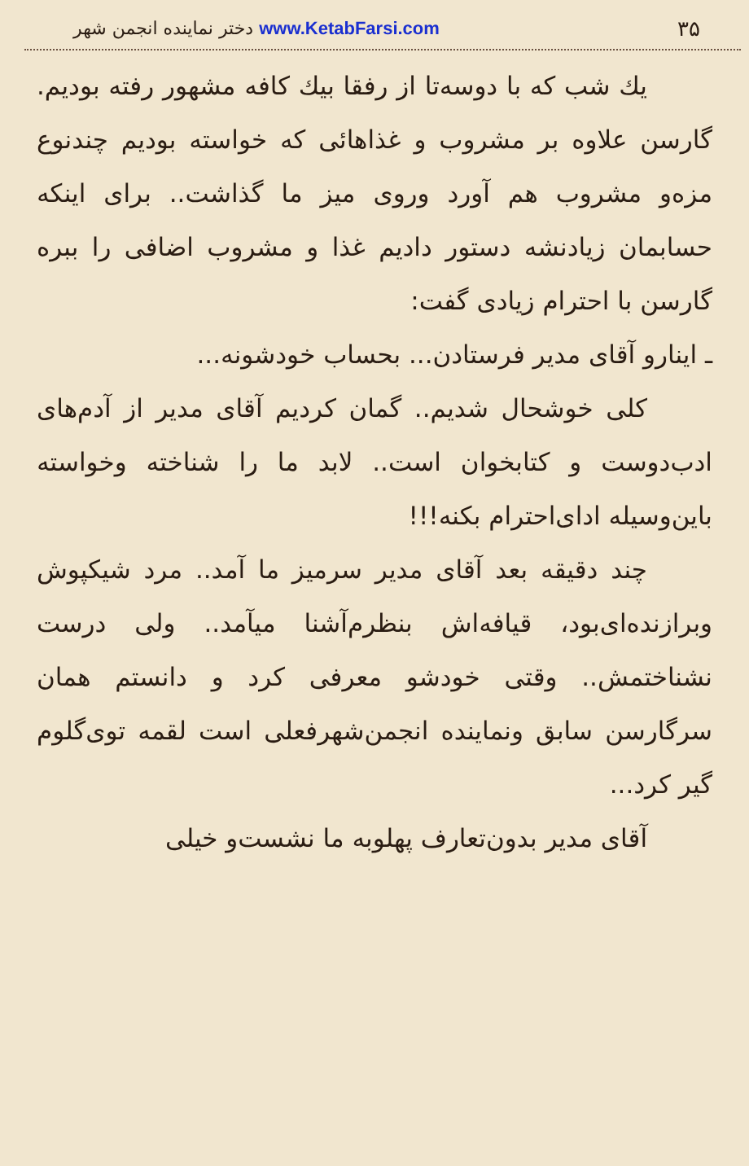دختر نماینده انجمن شهر www.KetabFarsi.com ۳۵
یك شب که با دوسه‌تا از رفقا بیك کافه مشهور رفته بودیم. گارسن علاوه بر مشروب و غذاهائی که خواسته بودیم چندنوع مزه‌و مشروب هم آورد وروی میز ما گذاشت.. برای اینکه حسابمان زیادنشه دستور دادیم غذا و مشروب اضافی را ببره گارسن با احترام زیادی گفت:
ـ اینارو آقای مدیر فرستادن... بحساب خودشونه...
کلی خوشحال شدیم.. گمان کردیم آقای مدیر از آدم‌های ادب‌دوست و کتابخوان است.. لابد ما را شناخته وخواسته باین‌وسیله ادای‌احترام بکنه!!!
چند دقیقه بعد آقای مدیر سرمیز ما آمد.. مرد شیکپوش وبرازنده‌ای‌بود، قیافه‌اش بنظرم‌آشنا میآمد.. ولی درست نشناختمش.. وقتی خودشو معرفی کرد و دانستم همان سرگارسن سابق ونماینده انجمن‌شهرفعلی است لقمه توی‌گلوم گیر کرد...
آقای مدیر بدون‌تعارف پهلوبه ما نشست‌و خیلی